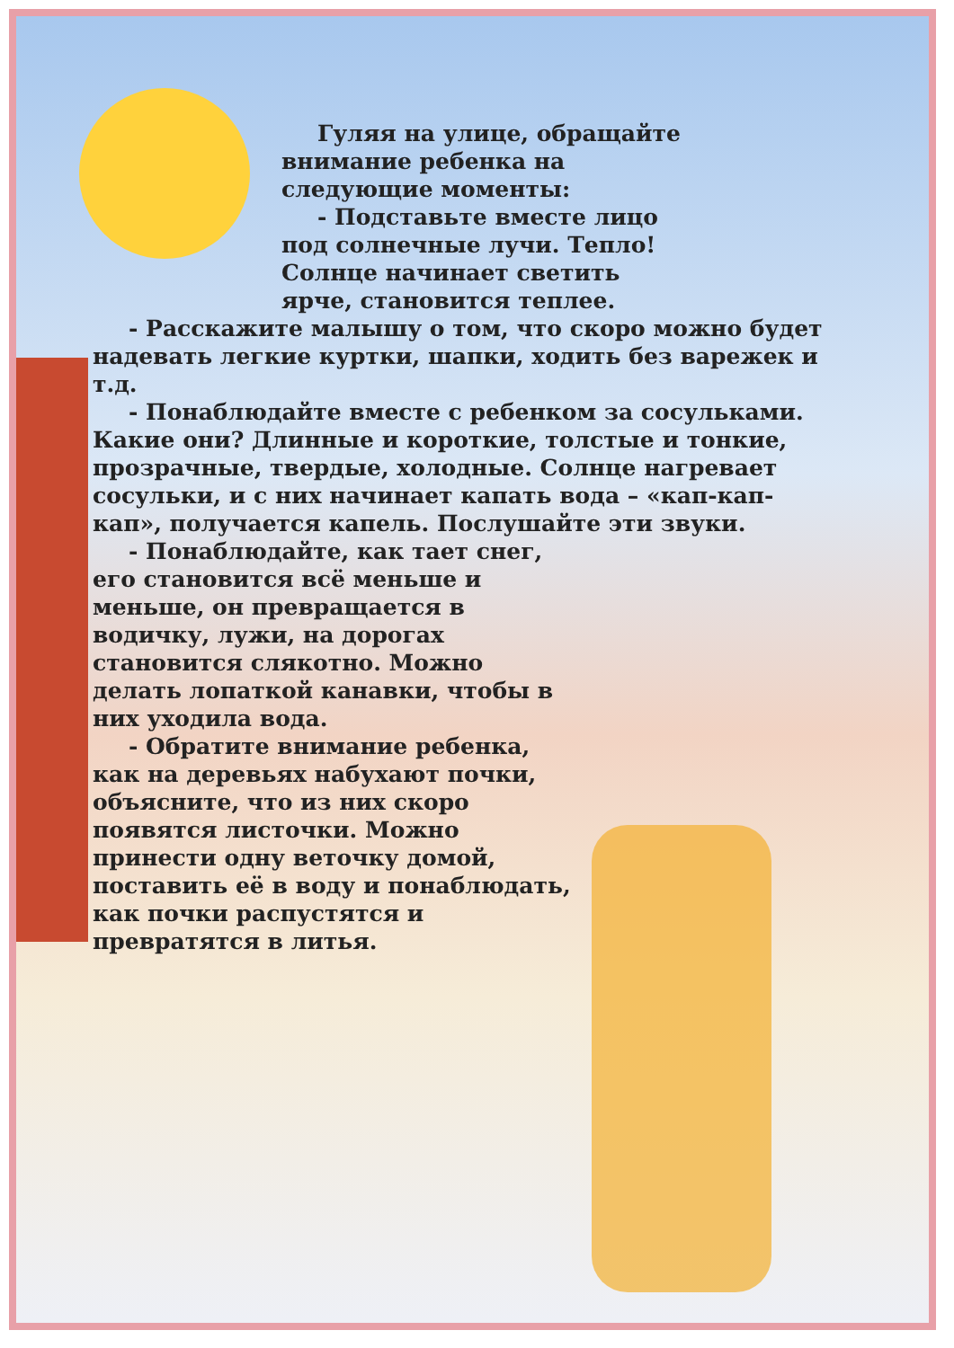Гуляя на улице, обращайте внимание ребенка на следующие моменты:
- Подставьте вместе лицо под солнечные лучи. Тепло! Солнце начинает светить ярче, становится теплее.
- Расскажите малышу о том, что скоро можно будет надевать легкие куртки, шапки, ходить без варежек и т.д.
- Понаблюдайте вместе с ребенком за сосульками. Какие они? Длинные и короткие, толстые и тонкие, прозрачные, твердые, холодные. Солнце нагревает сосульки, и с них начинает капать вода – «кап-кап-кап», получается капель. Послушайте эти звуки.
- Понаблюдайте, как тает снег, его становится всё меньше и меньше, он превращается в водичку, лужи, на дорогах становится слякотно. Можно делать лопаткой канавки, чтобы в них уходила вода.
- Обратите внимание ребенка, как на деревьях набухают почки, объясните, что из них скоро появятся листочки. Можно принести одну веточку домой, поставить её в воду и понаблюдать, как почки распустятся и превратятся в литья.